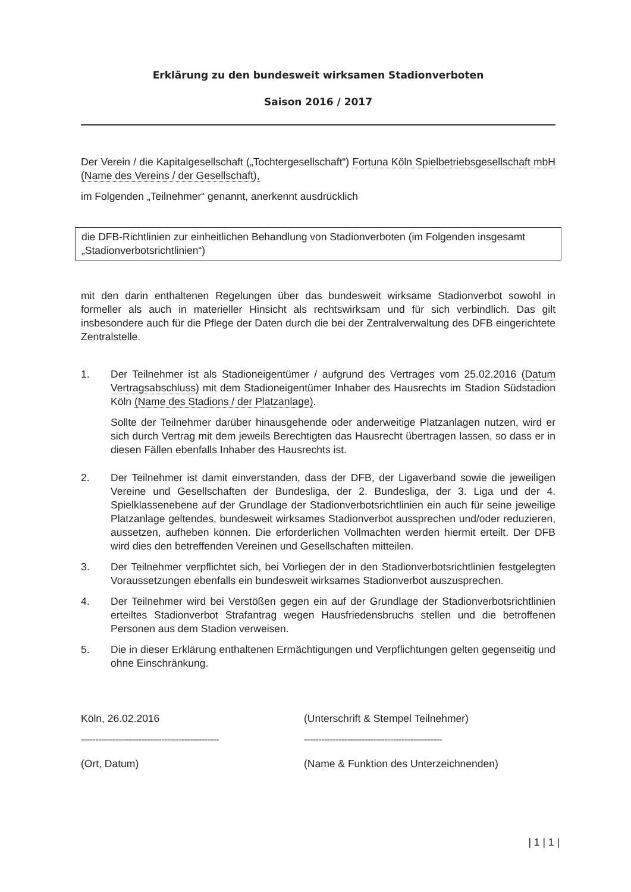Erklärung zu den bundesweit wirksamen Stadionverboten
Saison 2016 / 2017
Der Verein / die Kapitalgesellschaft („Tochtergesellschaft“) Fortuna Köln Spielbetriebsgesellschaft mbH (Name des Vereins / der Gesellschaft),
im Folgenden „Teilnehmer“ genannt, anerkennt ausdrücklich
die DFB-Richtlinien zur einheitlichen Behandlung von Stadionverboten (im Folgenden insgesamt „Stadionverbotsrichtlinien“)
mit den darin enthaltenen Regelungen über das bundesweit wirksame Stadionverbot sowohl in formeller als auch in materieller Hinsicht als rechtswirksam und für sich verbindlich. Das gilt insbesondere auch für die Pflege der Daten durch die bei der Zentralverwaltung des DFB eingerichtete Zentralstelle.
1. Der Teilnehmer ist als Stadioneigentümer / aufgrund des Vertrages vom 25.02.2016 (Datum Vertragsabschluss) mit dem Stadioneigentümer Inhaber des Hausrechts im Stadion Südstadion Köln (Name des Stadions / der Platzanlage).
Sollte der Teilnehmer darüber hinausgehende oder anderweitige Platzanlagen nutzen, wird er sich durch Vertrag mit dem jeweils Berechtigten das Hausrecht übertragen lassen, so dass er in diesen Fällen ebenfalls Inhaber des Hausrechts ist.
2. Der Teilnehmer ist damit einverstanden, dass der DFB, der Ligaverband sowie die jeweiligen Vereine und Gesellschaften der Bundesliga, der 2. Bundesliga, der 3. Liga und der 4. Spielklassenebene auf der Grundlage der Stadionverbotsrichtlinien ein auch für seine jeweilige Platzanlage geltendes, bundesweit wirksames Stadionverbot aussprechen und/oder reduzieren, aussetzen, aufheben können. Die erforderlichen Vollmachten werden hiermit erteilt. Der DFB wird dies den betreffenden Vereinen und Gesellschaften mitteilen.
3. Der Teilnehmer verpflichtet sich, bei Vorliegen der in den Stadionverbotsrichtlinien festgelegten Voraussetzungen ebenfalls ein bundesweit wirksames Stadionverbot auszusprechen.
4. Der Teilnehmer wird bei Verstößen gegen ein auf der Grundlage der Stadionverbotsrichtlinien erteiltes Stadionverbot Strafantrag wegen Hausfriedensbruchs stellen und die betroffenen Personen aus dem Stadion verweisen.
5. Die in dieser Erklärung enthaltenen Ermächtigungen und Verpflichtungen gelten gegenseitig und ohne Einschränkung.
Köln, 26.02.2016
------------------------------------------------
(Ort, Datum)
(Unterschrift & Stempel Teilnehmer)
------------------------------------------------
(Name & Funktion des Unterzeichnenden)
| 1 | 1 |